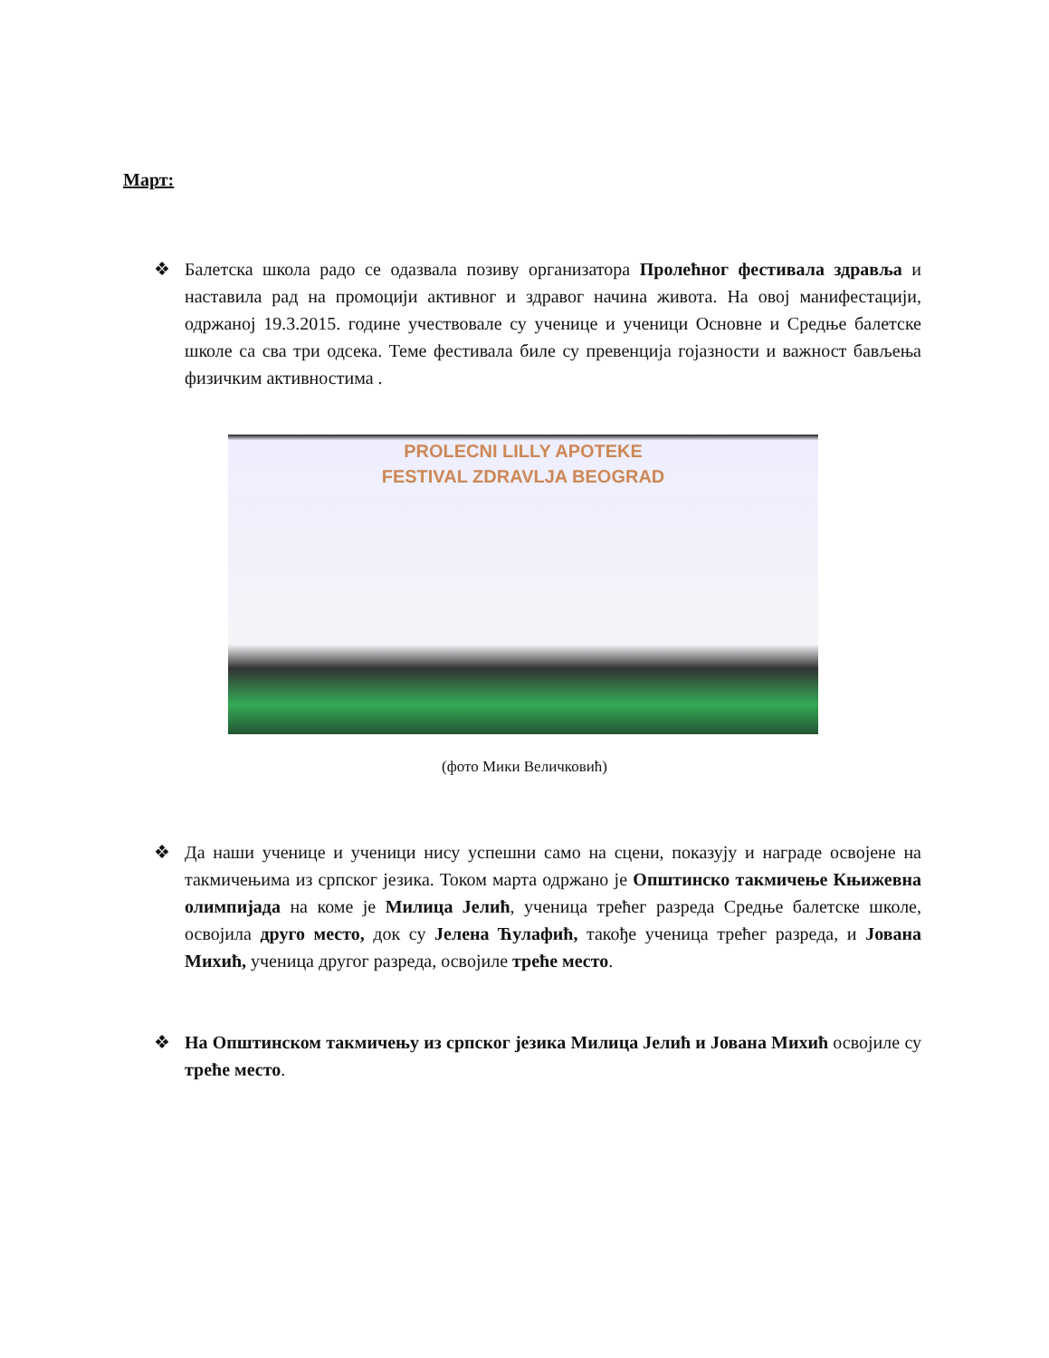Март:
❖ Балетска школа радо се одазвала позиву организатора Пролећног фестивала здравља и наставила рад на промоцији активног и здравог начина живота. На овој манифестацији, одржаној 19.3.2015. године учествовале су ученице и ученици Основне и Средње балетске школе са сва три одсека. Теме фестивала биле су превенција гојазности и важност бављења физичким активностима .
PROLECNI LILLY APOTEKE
FESTIVAL ZDRAVLJA BEOGRAD
(фото Мики Величковић)
❖ Да наши ученице и ученици нису успешни само на сцени, показују и награде освојене на такмичењима из српског језика. Током марта одржано је Општинско такмичење Књижевна олимпијада на коме је Милица Јелић, ученица трећег разреда Средње балетске школе, освојила друго место, док су Јелена Ћулафић, такође ученица трећег разреда, и Јована Михић, ученица другог разреда, освојиле треће место.
❖ На Општинском такмичењу из српског језика Милица Јелић и Јована Михић освојиле су треће место.